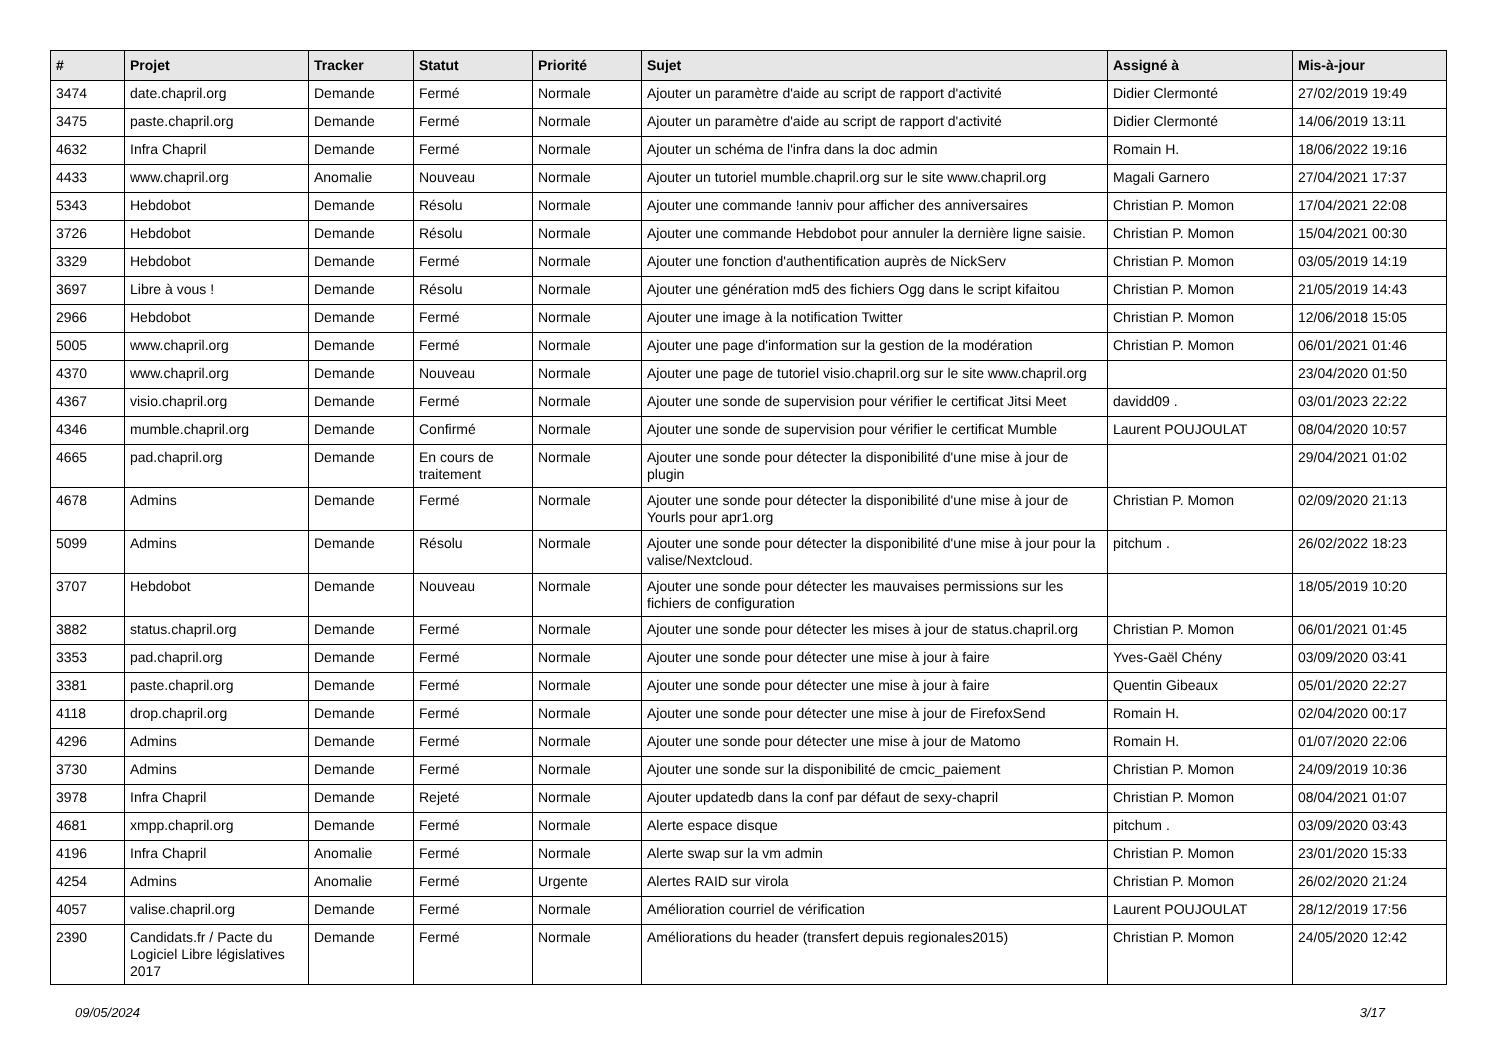| # | Projet | Tracker | Statut | Priorité | Sujet | Assigné à | Mis-à-jour |
| --- | --- | --- | --- | --- | --- | --- | --- |
| 3474 | date.chapril.org | Demande | Fermé | Normale | Ajouter un paramètre d'aide au script de rapport d'activité | Didier Clermonté | 27/02/2019 19:49 |
| 3475 | paste.chapril.org | Demande | Fermé | Normale | Ajouter un paramètre d'aide au script de rapport d'activité | Didier Clermonté | 14/06/2019 13:11 |
| 4632 | Infra Chapril | Demande | Fermé | Normale | Ajouter un schéma de l'infra dans la doc admin | Romain H. | 18/06/2022 19:16 |
| 4433 | www.chapril.org | Anomalie | Nouveau | Normale | Ajouter un tutoriel mumble.chapril.org sur le site www.chapril.org | Magali Garnero | 27/04/2021 17:37 |
| 5343 | Hebdobot | Demande | Résolu | Normale | Ajouter une commande !anniv pour afficher des anniversaires | Christian P. Momon | 17/04/2021 22:08 |
| 3726 | Hebdobot | Demande | Résolu | Normale | Ajouter une commande Hebdobot pour annuler la dernière ligne saisie. | Christian P. Momon | 15/04/2021 00:30 |
| 3329 | Hebdobot | Demande | Fermé | Normale | Ajouter une fonction d'authentification auprès de NickServ | Christian P. Momon | 03/05/2019 14:19 |
| 3697 | Libre à vous ! | Demande | Résolu | Normale | Ajouter une génération md5 des fichiers Ogg dans le script kifaitou | Christian P. Momon | 21/05/2019 14:43 |
| 2966 | Hebdobot | Demande | Fermé | Normale | Ajouter une image à la notification Twitter | Christian P. Momon | 12/06/2018 15:05 |
| 5005 | www.chapril.org | Demande | Fermé | Normale | Ajouter une page d'information sur la gestion de la modération | Christian P. Momon | 06/01/2021 01:46 |
| 4370 | www.chapril.org | Demande | Nouveau | Normale | Ajouter une page de tutoriel visio.chapril.org sur le site www.chapril.org | | 23/04/2020 01:50 |
| 4367 | visio.chapril.org | Demande | Fermé | Normale | Ajouter une sonde de supervision pour vérifier le certificat Jitsi Meet | davidd09 . | 03/01/2023 22:22 |
| 4346 | mumble.chapril.org | Demande | Confirmé | Normale | Ajouter une sonde de supervision pour vérifier le certificat Mumble | Laurent POUJOULAT | 08/04/2020 10:57 |
| 4665 | pad.chapril.org | Demande | En cours de traitement | Normale | Ajouter une sonde pour détecter la disponibilité d'une mise à jour de plugin | | 29/04/2021 01:02 |
| 4678 | Admins | Demande | Fermé | Normale | Ajouter une sonde pour détecter la disponibilité d'une mise à jour de Yourls pour apr1.org | Christian P. Momon | 02/09/2020 21:13 |
| 5099 | Admins | Demande | Résolu | Normale | Ajouter une sonde pour détecter la disponibilité d'une mise à jour pour la valise/Nextcloud. | pitchum . | 26/02/2022 18:23 |
| 3707 | Hebdobot | Demande | Nouveau | Normale | Ajouter une sonde pour détecter les mauvaises permissions sur les fichiers de configuration | | 18/05/2019 10:20 |
| 3882 | status.chapril.org | Demande | Fermé | Normale | Ajouter une sonde pour détecter les mises à jour de status.chapril.org | Christian P. Momon | 06/01/2021 01:45 |
| 3353 | pad.chapril.org | Demande | Fermé | Normale | Ajouter une sonde pour détecter une mise à jour à faire | Yves-Gaël Chény | 03/09/2020 03:41 |
| 3381 | paste.chapril.org | Demande | Fermé | Normale | Ajouter une sonde pour détecter une mise à jour à faire | Quentin Gibeaux | 05/01/2020 22:27 |
| 4118 | drop.chapril.org | Demande | Fermé | Normale | Ajouter une sonde pour détecter une mise à jour de FirefoxSend | Romain H. | 02/04/2020 00:17 |
| 4296 | Admins | Demande | Fermé | Normale | Ajouter une sonde pour détecter une mise à jour de Matomo | Romain H. | 01/07/2020 22:06 |
| 3730 | Admins | Demande | Fermé | Normale | Ajouter une sonde sur la disponibilité de cmcic_paiement | Christian P. Momon | 24/09/2019 10:36 |
| 3978 | Infra Chapril | Demande | Rejeté | Normale | Ajouter updatedb dans la conf par défaut de sexy-chapril | Christian P. Momon | 08/04/2021 01:07 |
| 4681 | xmpp.chapril.org | Demande | Fermé | Normale | Alerte espace disque | pitchum . | 03/09/2020 03:43 |
| 4196 | Infra Chapril | Anomalie | Fermé | Normale | Alerte swap sur la vm admin | Christian P. Momon | 23/01/2020 15:33 |
| 4254 | Admins | Anomalie | Fermé | Urgente | Alertes RAID sur virola | Christian P. Momon | 26/02/2020 21:24 |
| 4057 | valise.chapril.org | Demande | Fermé | Normale | Amélioration courriel de vérification | Laurent POUJOULAT | 28/12/2019 17:56 |
| 2390 | Candidats.fr / Pacte du Logiciel Libre législatives 2017 | Demande | Fermé | Normale | Améliorations du header (transfert depuis regionales2015) | Christian P. Momon | 24/05/2020 12:42 |
09/05/2024 3/17